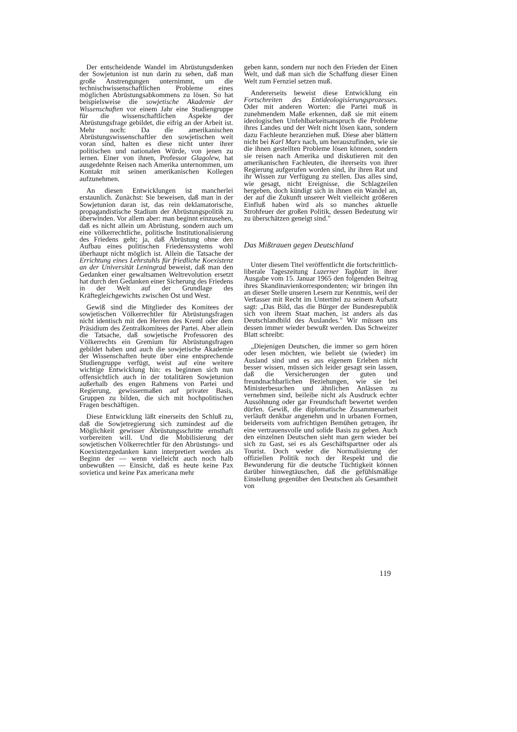Der entscheidende Wandel im Abrüstungsdenken der Sowjetunion ist nun darin zu sehen, daß man große Anstrengungen unternimmt, um die technischwissenschaftlichen Probleme eines möglichen Abrüstungsabkommens zu lösen. So hat beispielsweise die sowjetische Akademie der Wissenschaften vor einem Jahr eine Studiengruppe für die wissenschaftlichen Aspekte der Abrüstungsfrage gebildet, die eifrig an der Arbeit ist. Mehr noch: Da die amerikanischen Abrüstungswissenschaftler den sowjetischen weit voran sind, halten es diese nicht unter ihrer politischen und nationalen Würde, von jenen zu lernen. Einer von ihnen, Professor Glagolew, hat ausgedehnte Reisen nach Amerika unternommen, um Kontakt mit seinen amerikanischen Kollegen aufzunehmen.
An diesen Entwicklungen ist mancherlei erstaunlich. Zunächst: Sie beweisen, daß man in der Sowjetunion daran ist, das rein deklamatorische, propagandistische Stadium der Abrüstungspolitik zu überwinden. Vor allem aber: man beginnt einzusehen, daß es nicht allein um Abrüstung, sondern auch um eine völkerrechtliche, politische Institutionalisierung des Friedens geht; ja, daß Abrüstung ohne den Aufbau eines politischen Friedenssystems wohl überhaupt nicht möglich ist. Allein die Tatsache der Errichtung eines Lehrstuhls für friedliche Koexistenz an der Universität Leningrad beweist, daß man den Gedanken einer gewaltsamen Weltrevolution ersetzt hat durch den Gedanken einer Sicherung des Friedens in der Welt auf der Grundlage des Kräftegleichgewichts zwischen Ost und West.
Gewiß sind die Mitglieder des Komitees der sowjetischen Völkerrechtler für Abrüstungsfragen nicht identisch mit den Herren des Kreml oder dem Präsidium des Zentralkomitees der Partei. Aber allein die Tatsache, daß sowjetische Professoren des Völkerrechts ein Gremium für Abrüstungsfragen gebildet haben und auch die sowjetische Akademie der Wissenschaften heute über eine entsprechende Studiengruppe verfügt, weist auf eine weitere wichtige Entwicklung hin: es beginnen sich nun offensichtlich auch in der totalitären Sowjetunion außerhalb des engen Rahmens von Partei und Regierung, gewissermaßen auf privater Basis, Gruppen zu bilden, die sich mit hochpolitischen Fragen beschäftigen.
Diese Entwicklung läßt einerseits den Schluß zu, daß die Sowjetregierung sich zumindest auf die Möglichkeit gewisser Abrüstungsschritte ernsthaft vorbereiten will. Und die Mobilisierung der sowjetischen Völkerrechtler für den Abrüstungs- und Koexistenzgedanken kann interpretiert werden als Beginn der — wenn vielleicht auch noch halb unbewußten — Einsicht, daß es heute keine Pax sovietica und keine Pax americana mehr
geben kann, sondern nur noch den Frieden der Einen Welt, und daß man sich die Schaffung dieser Einen Welt zum Fernziel setzen muß.
Andererseits beweist diese Entwicklung ein Fortschreiten des Entideologisierungsprozesses. Oder mit anderen Worten: die Partei muß in zunehmendem Maße erkennen, daß sie mit einem ideologischen Unfehlbarkeitsanspruch die Probleme ihres Landes und der Welt nicht lösen kann, sondern dazu Fachleute heranziehen muß. Diese aber blättern nicht bei Karl Marx nach, um herauszufinden, wie sie die ihnen gestellten Probleme lösen können, sondern sie reisen nach Amerika und diskutieren mit den amerikanischen Fachleuten, die ihrerseits von ihrer Regierung aufgerufen worden sind, ihr ihren Rat und ihr Wissen zur Verfügung zu stellen. Das alles sind, wie gesagt, nicht Ereignisse, die Schlagzeilen hergeben, doch kündigt sich in ihnen ein Wandel an, der auf die Zukunft unserer Welt vielleicht größeren Einfluß haben wird als so manches aktuelle Strohfeuer der großen Politik, dessen Bedeutung wir zu überschätzen geneigt sind."
Das Mißtrauen gegen Deutschland
Unter diesem Titel veröffentlicht die fortschrittlich-liberale Tageszeitung Luzerner Tagblatt in ihrer Ausgabe vom 15. Januar 1965 den folgenden Beitrag ihres Skandinavienkorrespondenten; wir bringen ihn an dieser Stelle unseren Lesern zur Kenntnis, weil der Verfasser mit Recht im Untertitel zu seinem Aufsatz sagt: „Das Bild, das die Bürger der Bundesrepublik sich von ihrem Staat machen, ist anders als das Deutschlandbild des Auslandes." Wir müssen uns dessen immer wieder bewußt werden. Das Schweizer Blatt schreibt:
„Diejenigen Deutschen, die immer so gern hören oder lesen möchten, wie beliebt sie (wieder) im Ausland sind und es aus eigenem Erleben nicht besser wissen, müssen sich leider gesagt sein lassen, daß die Versicherungen der guten und freundnachbarlichen Beziehungen, wie sie bei Ministerbesuchen und ähnlichen Anlässen zu vernehmen sind, beileibe nicht als Ausdruck echter Aussöhnung oder gar Freundschaft bewertet werden dürfen. Gewiß, die diplomatische Zusammenarbeit verläuft denkbar angenehm und in urbanen Formen, beiderseits vom aufrichtigen Bemühen getragen, ihr eine vertrauensvolle und solide Basis zu geben. Auch den einzelnen Deutschen sieht man gern wieder bei sich zu Gast, sei es als Geschäftspartner oder als Tourist. Doch weder die Normalisierung der offiziellen Politik noch der Respekt und die Bewunderung für die deutsche Tüchtigkeit können darüber hinwegtäuschen, daß die gefühlsmäßige Einstellung gegenüber den Deutschen als Gesamtheit von
119